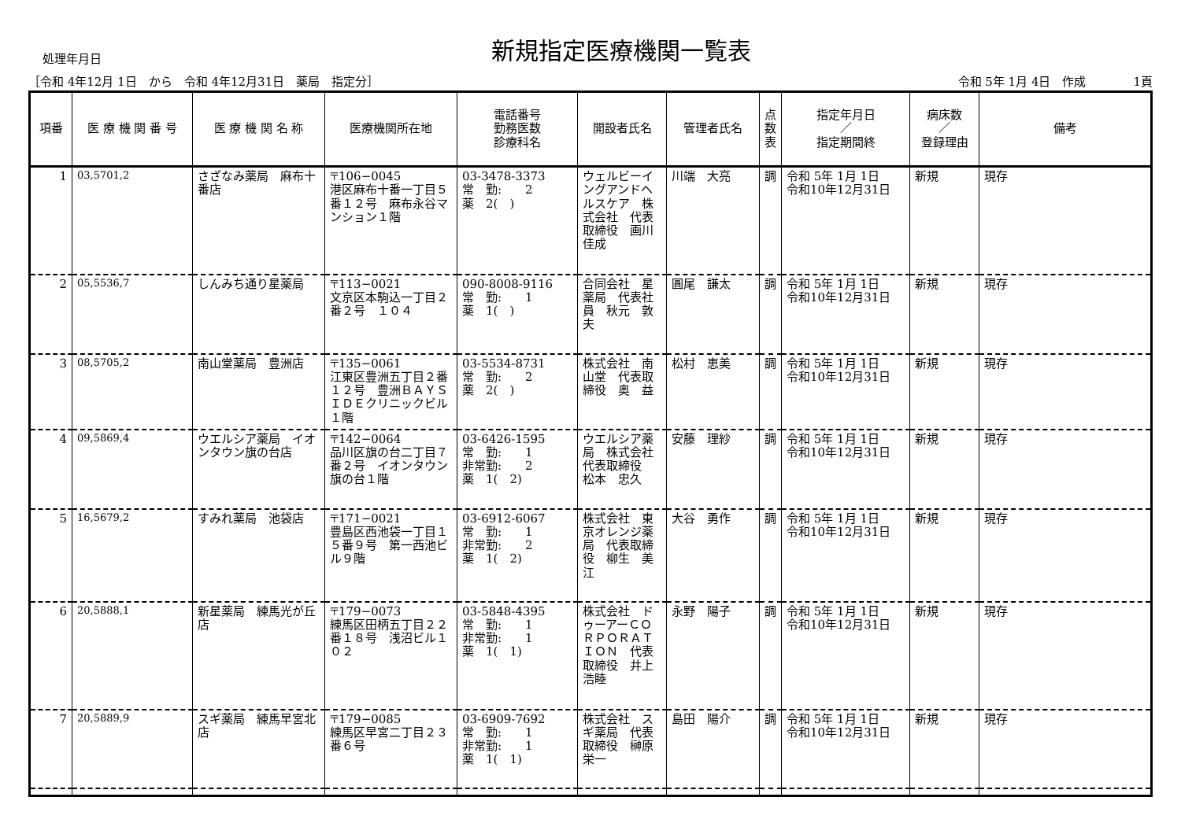処理年月日
新規指定医療機関一覧表
［令和 4年12月 1日　から　令和 4年12月31日　薬局　指定分］ 令和 5年 1月 4日　作成　　　　1頁
| 項番 | 医 療 機 関 番 号 | 医 療 機 関 名 称 | 医療機関所在地 | 電話番号 勤務医数 診療科名 | 開設者氏名 | 管理者氏名 | 点 数 表 | 指定年月日 ／ 指定期間終 | 病床数 ／ 登録理由 | 備考 |
| --- | --- | --- | --- | --- | --- | --- | --- | --- | --- | --- |
| 1 | 03,5701,2 | さざなみ薬局 麻布十番店 | 〒106−0045 港区麻布十番一丁目５番１２号 麻布永谷マンション１階 | 03-3478-3373 常 勤: 2 薬 2( ) | ウェルビーイングアンドヘルスケア 株式会社 代表取締役 画川 佳成 | 川端 大亮 | 調 | 令和 5年 1月 1日 令和10年12月31日 | 新規 | 現存 |
| 2 | 05,5536,7 | しんみち通り星薬局 | 〒113−0021 文京区本駒込一丁目２番２号 １０４ | 090-8008-9116 常 勤: 1 薬 1( ) | 合同会社 星薬局 代表社員 秋元 敦夫 | 圓尾 謙太 | 調 | 令和 5年 1月 1日 令和10年12月31日 | 新規 | 現存 |
| 3 | 08,5705,2 | 南山堂薬局 豊洲店 | 〒135−0061 江東区豊洲五丁目２番１２号 豊洲ＢＡＹＳＩＤＥクリニックビル１階 | 03-5534-8731 常 勤: 2 薬 2( ) | 株式会社 南山堂 代表取締役 奥 益 | 松村 恵美 | 調 | 令和 5年 1月 1日 令和10年12月31日 | 新規 | 現存 |
| 4 | 09,5869,4 | ウエルシア薬局 イオンタウン旗の台店 | 〒142−0064 品川区旗の台二丁目７番２号 イオンタウン旗の台１階 | 03-6426-1595 常 勤: 1 非常勤: 2 薬 1( 2) | ウエルシア薬局 株式会社 代表取締役 松本 忠久 | 安藤 理紗 | 調 | 令和 5年 1月 1日 令和10年12月31日 | 新規 | 現存 |
| 5 | 16,5679,2 | すみれ薬局 池袋店 | 〒171−0021 豊島区西池袋一丁目１５番９号 第一西池ビル９階 | 03-6912-6067 常 勤: 1 非常勤: 2 薬 1( 2) | 株式会社 東京オレンジ薬局 代表取締役 柳生 美江 | 大谷 勇作 | 調 | 令和 5年 1月 1日 令和10年12月31日 | 新規 | 現存 |
| 6 | 20,5888,1 | 新星薬局 練馬光が丘店 | 〒179−0073 練馬区田柄五丁目２２番１８号 浅沼ビル１０２ | 03-5848-4395 常 勤: 1 非常勤: 1 薬 1( 1) | 株式会社 ドゥーアーＣＯＲＰＯＲＡＴＩＯＮ 代表取締役 井上 浩睦 | 永野 陽子 | 調 | 令和 5年 1月 1日 令和10年12月31日 | 新規 | 現存 |
| 7 | 20,5889,9 | スギ薬局 練馬早宮北店 | 〒179−0085 練馬区早宮二丁目２３番６号 | 03-6909-7692 常 勤: 1 非常勤: 1 薬 1( 1) | 株式会社 スギ薬局 代表取締役 榊原 栄一 | 島田 陽介 | 調 | 令和 5年 1月 1日 令和10年12月31日 | 新規 | 現存 |